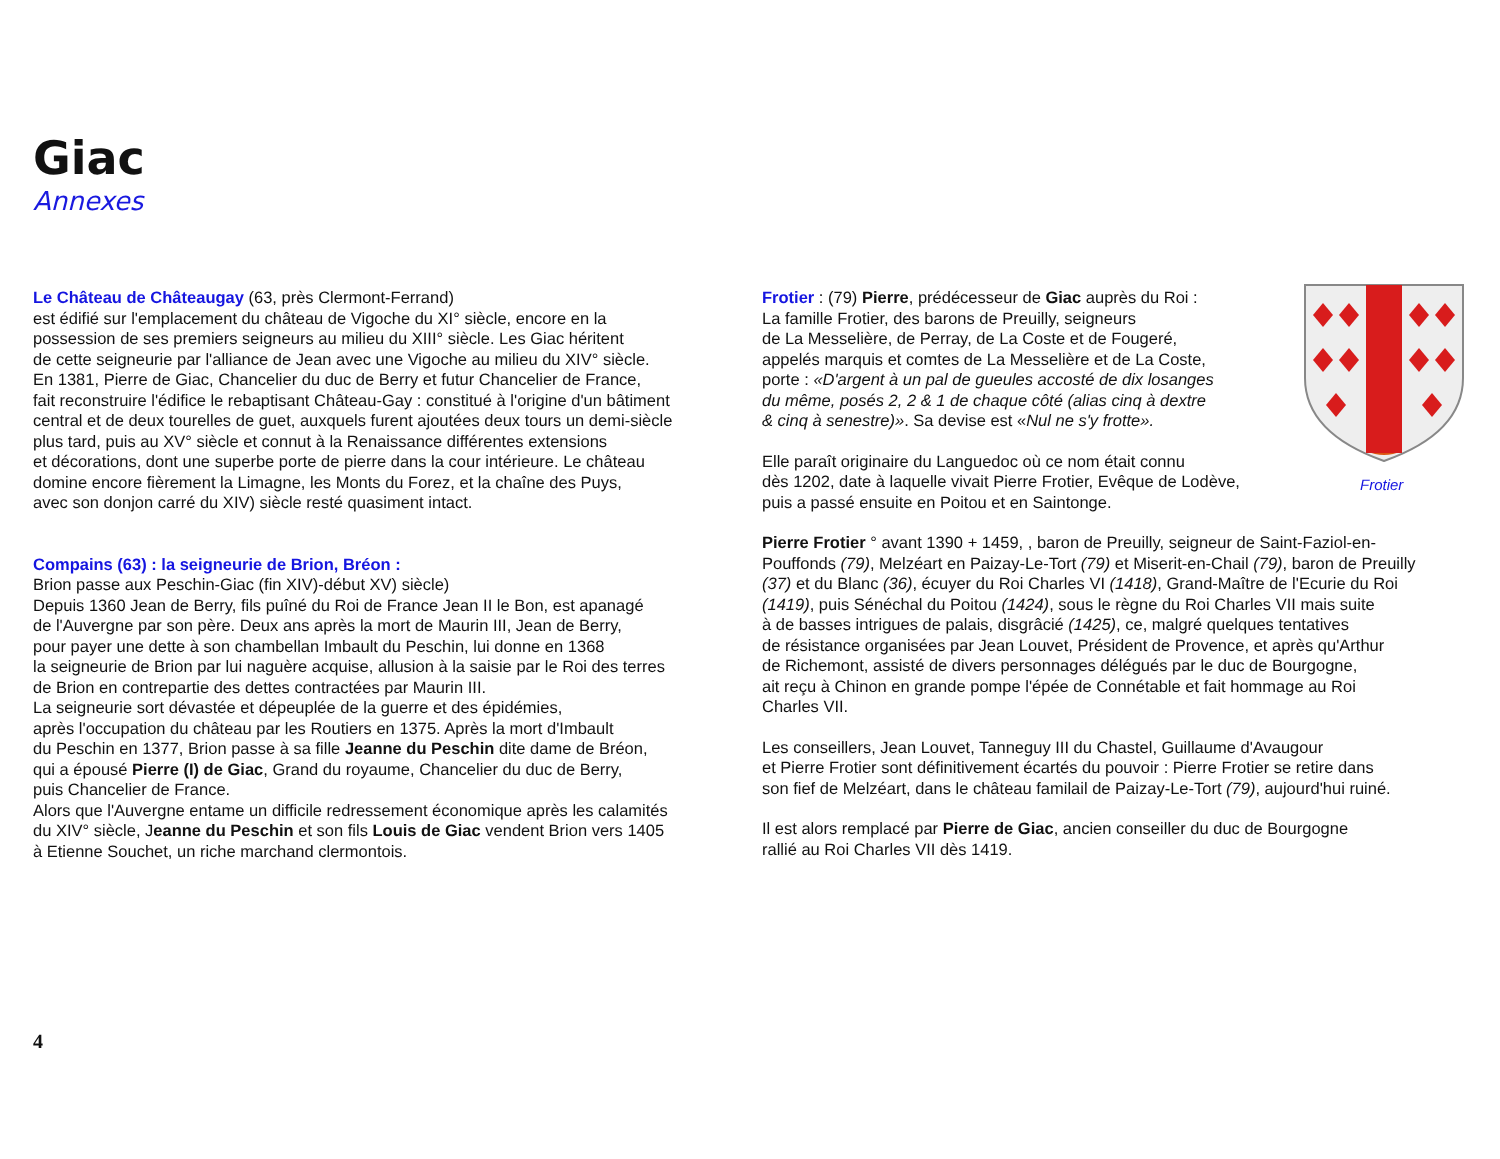Giac
Annexes
Le Château de Châteaugay (63, près Clermont-Ferrand)
est édifié sur l'emplacement du château de Vigoche du XI° siècle, encore en la
possession de ses premiers seigneurs au milieu du XIII° siècle. Les Giac héritent
de cette seigneurie par l'alliance de Jean avec une Vigoche au milieu du XIV° siècle.
En 1381, Pierre de Giac, Chancelier du duc de Berry et futur Chancelier de France,
fait reconstruire l'édifice le rebaptisant Château-Gay : constitué à l'origine d'un bâtiment
central et de deux tourelles de guet, auxquels furent ajoutées deux tours un demi-siècle
plus tard, puis au XV° siècle et connut à la Renaissance différentes extensions
et décorations, dont une superbe porte de pierre dans la cour intérieure. Le château
domine encore fièrement la Limagne, les Monts du Forez, et la chaîne des Puys,
avec son donjon carré du XIV) siècle resté quasiment intact.
Compains (63) : la seigneurie de Brion, Bréon :
Brion passe aux Peschin-Giac (fin XIV)-début XV) siècle)
Depuis 1360 Jean de Berry, fils puîné du Roi de France Jean II le Bon, est apanagé
de l'Auvergne par son père. Deux ans après la mort de Maurin III, Jean de Berry,
pour payer une dette à son chambellan Imbault du Peschin, lui donne en 1368
la seigneurie de Brion par lui naguère acquise, allusion à la saisie par le Roi des terres
de Brion en contrepartie des dettes contractées par Maurin III.
La seigneurie sort dévastée et dépeuplée de la guerre et des épidémies,
après l'occupation du château par les Routiers en 1375. Après la mort d'Imbault
du Peschin en 1377, Brion passe à sa fille Jeanne du Peschin dite dame de Bréon,
qui a épousé Pierre (I) de Giac, Grand du royaume, Chancelier du duc de Berry,
puis Chancelier de France.
Alors que l'Auvergne entame un difficile redressement économique après les calamités
du XIV° siècle, Jeanne du Peschin et son fils Louis de Giac vendent Brion vers 1405
à Etienne Souchet, un riche marchand clermontois.
Frotier : (79) Pierre, prédécesseur de Giac auprès du Roi :
La famille Frotier, des barons de Preuilly, seigneurs
de La Messelière, de Perray, de La Coste et de Fougeré,
appelés marquis et comtes de La Messelière et de La Coste,
porte : «D'argent à un pal de gueules accosté de dix losanges
du même, posés 2, 2 & 1 de chaque côté (alias cinq à dextre
& cinq à senestre)». Sa devise est «Nul ne s'y frotte».
Elle paraît originaire du Languedoc où ce nom était connu
dès 1202, date à laquelle vivait Pierre Frotier, Evêque de Lodève,
puis a passé ensuite en Poitou et en Saintonge.
Pierre Frotier ° avant 1390 + 1459, , baron de Preuilly, seigneur de Saint-Faziol-en-
Pouffonds (79), Melzéart en Paizay-Le-Tort (79) et Miserit-en-Chail (79), baron de Preuilly
(37) et du Blanc (36), écuyer du Roi Charles VI (1418), Grand-Maître de l'Ecurie du Roi
(1419), puis Sénéchal du Poitou (1424), sous le règne du Roi Charles VII mais suite
à de basses intrigues de palais, disgrâcié (1425), ce, malgré quelques tentatives
de résistance organisées par Jean Louvet, Président de Provence, et après qu'Arthur
de Richemont, assisté de divers personnages délégués par le duc de Bourgogne,
ait reçu à Chinon en grande pompe l'épée de Connétable et fait hommage au Roi
Charles VII.
Les conseillers, Jean Louvet, Tanneguy III du Chastel, Guillaume d'Avaugour
et Pierre Frotier sont définitivement écartés du pouvoir : Pierre Frotier se retire dans
son fief de Melzéart, dans le château familail de Paizay-Le-Tort (79), aujourd'hui ruiné.
Il est alors remplacé par Pierre de Giac, ancien conseiller du duc de Bourgogne
rallié au Roi Charles VII dès 1419.
Frotier
4